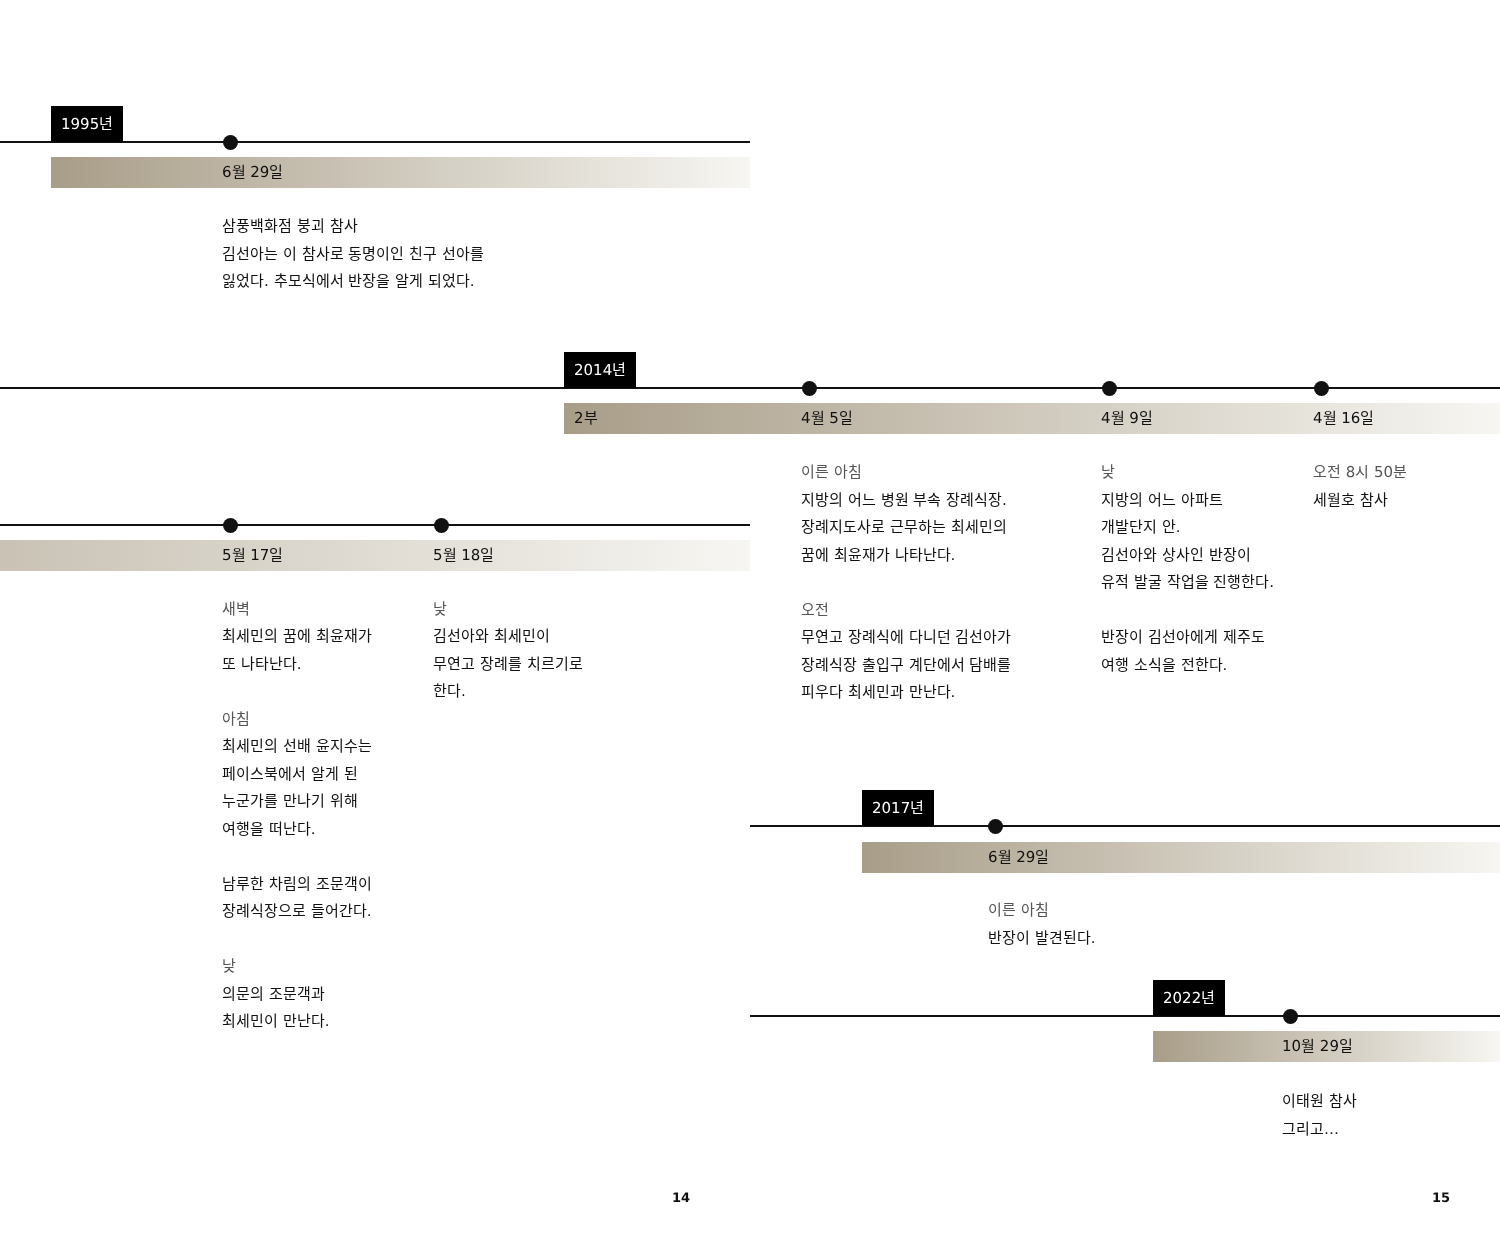1995년
6월 29일
삼풍백화점 붕괴 참사
김선아는 이 참사로 동명이인 친구 선아를
잃었다. 추모식에서 반장을 알게 되었다.
2014년
2부
5월 17일 5월 18일
새벽
최세민의 꿈에 최윤재가
또 나타난다.
아침
최세민의 선배 윤지수는
페이스북에서 알게 된
누군가를 만나기 위해
여행을 떠난다.
남루한 차림의 조문객이
장례식장으로 들어간다.
낮
의문의 조문객과
최세민이 만난다.
낮
김선아와 최세민이
무연고 장례를 치르기로
한다.
4월 5일 4월 9일 4월 16일
이른 아침
지방의 어느 병원 부속 장례식장.
장례지도사로 근무하는 최세민의
꿈에 최윤재가 나타난다.
오전
무연고 장례식에 다니던 김선아가
장례식장 출입구 계단에서 담배를
피우다 최세민과 만난다.
낮
지방의 어느 아파트
개발단지 안.
김선아와 상사인 반장이
유적 발굴 작업을 진행한다.
반장이 김선아에게 제주도
여행 소식을 전한다.
오전 8시 50분
세월호 참사
2017년
6월 29일
이른 아침
반장이 발견된다.
2022년
10월 29일
이태원 참사
그리고…
14 15